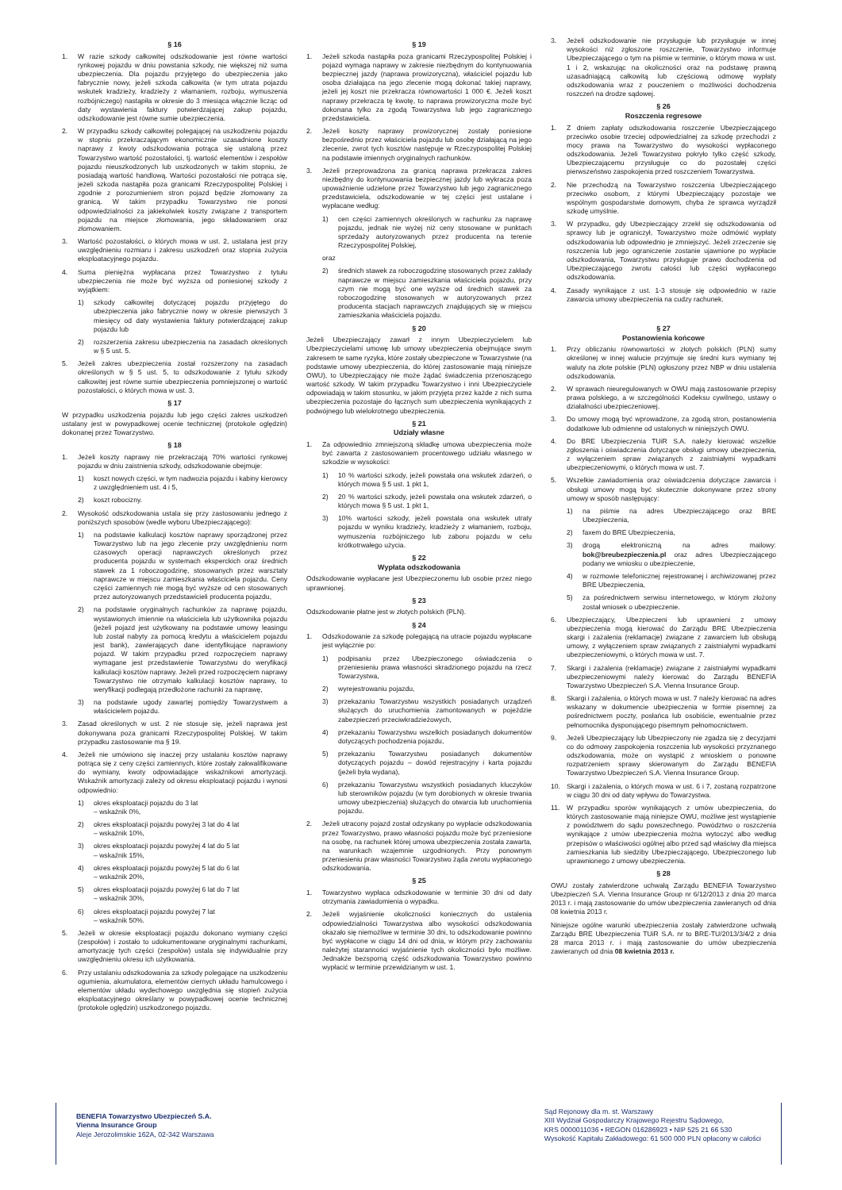§ 16
1. W razie szkody całkowitej odszkodowanie jest równe wartości rynkowej pojazdu w dniu powstania szkody, nie większej niż suma ubezpieczenia. Dla pojazdu przyjętego do ubezpieczenia jako fabrycznie nowy, jeżeli szkoda całkowita (w tym utrata pojazdu wskutek kradzieży, kradzieży z włamaniem, rozboju, wymuszenia rozbójniczego) nastąpiła w okresie do 3 miesiąca włącznie licząc od daty wystawienia faktury potwierdzającej zakup pojazdu, odszkodowanie jest równe sumie ubezpieczenia.
2. W przypadku szkody całkowitej polegającej na uszkodzeniu pojazdu w stopniu przekraczającym ekonomicznie uzasadnione koszty naprawy z kwoty odszkodowania potrąca się ustaloną przez Towarzystwo wartość pozostałości, tj. wartość elementów i zespołów pojazdu nieuszkodzonych lub uszkodzonych w takim stopniu, że posiadają wartość handlową. Wartości pozostałości nie potrąca się, jeżeli szkoda nastąpiła poza granicami Rzeczypospolitej Polskiej i zgodnie z porozumieniem stron pojazd będzie złomowany za granicą. W takim przypadku Towarzystwo nie ponosi odpowiedzialności za jakiekolwiek koszty związane z transportem pojazdu na miejsce złomowania, jego składowaniem oraz złomowaniem.
3. Wartość pozostałości, o których mowa w ust. 2, ustalana jest przy uwzględnieniu rozmiaru i zakresu uszkodzeń oraz stopnia zużycia eksploatacyjnego pojazdu.
4. Suma pieniężna wypłacana przez Towarzystwo z tytułu ubezpieczenia nie może być wyższa od poniesionej szkody z wyjątkiem:
1) szkody całkowitej dotyczącej pojazdu przyjętego do ubezpieczenia jako fabrycznie nowy w okresie pierwszych 3 miesięcy od daty wystawienia faktury potwierdzającej zakup pojazdu lub
2) rozszerzenia zakresu ubezpieczenia na zasadach określonych w § 5 ust. 5.
5. Jeżeli zakres ubezpieczenia został rozszerzony na zasadach określonych w § 5 ust. 5, to odszkodowanie z tytułu szkody całkowitej jest równe sumie ubezpieczenia pomniejszonej o wartość pozostałości, o których mowa w ust. 3.
§ 17
W przypadku uszkodzenia pojazdu lub jego części zakres uszkodzeń ustalany jest w powypadkowej ocenie technicznej (protokole oględzin) dokonanej przez Towarzystwo.
§ 18
1. Jeżeli koszty naprawy nie przekraczają 70% wartości rynkowej pojazdu w dniu zaistnienia szkody, odszkodowanie obejmuje:
1) koszt nowych części, w tym nadwozia pojazdu i kabiny kierowcy z uwzględnieniem ust. 4 i 5,
2) koszt robocizny.
2. Wysokość odszkodowania ustala się przy zastosowaniu jednego z poniższych sposobów (wedle wyboru Ubezpieczającego):
1) na podstawie kalkulacji kosztów naprawy sporządzonej przez Towarzystwo lub na jego zlecenie przy uwzględnieniu norm czasowych operacji naprawczych określonych przez producenta pojazdu w systemach eksperckich oraz średnich stawek za 1 roboczogodzinę, stosowanych przez warsztaty naprawcze w miejscu zamieszkania właściciela pojazdu. Ceny części zamiennych nie mogą być wyższe od cen stosowanych przez autoryzowanych przedstawicieli producenta pojazdu,
2) na podstawie oryginalnych rachunków za naprawę pojazdu, wystawionych imiennie na właściciela lub użytkownika pojazdu (jeżeli pojazd jest użytkowany na podstawie umowy leasingu lub został nabyty za pomocą kredytu a właścicielem pojazdu jest bank), zawierających dane identyfikujące naprawiony pojazd. W takim przypadku przed rozpoczęciem naprawy wymagane jest przedstawienie Towarzystwu do weryfikacji kalkulacji kosztów naprawy. Jeżeli przed rozpoczęciem naprawy Towarzystwo nie otrzymało kalkulacji kosztów naprawy, to weryfikacji podlegają przedłożone rachunki za naprawę,
3) na podstawie ugody zawartej pomiędzy Towarzystwem a właścicielem pojazdu.
3. Zasad określonych w ust. 2 nie stosuje się, jeżeli naprawa jest dokonywana poza granicami Rzeczypospolitej Polskiej. W takim przypadku zastosowanie ma § 19.
4. Jeżeli nie umówiono się inaczej przy ustalaniu kosztów naprawy potrąca się z ceny części zamiennych, które zostały zakwalifikowane do wymiany, kwoty odpowiadające wskaźnikowi amortyzacji. Wskaźnik amortyzacji zależy od okresu eksploatacji pojazdu i wynosi odpowiednio:
1) okres eksploatacji pojazdu do 3 lat
– wskaźnik 0%,
2) okres eksploatacji pojazdu powyżej 3 lat do 4 lat
– wskaźnik 10%,
3) okres eksploatacji pojazdu powyżej 4 lat do 5 lat
– wskaźnik 15%,
4) okres eksploatacji pojazdu powyżej 5 lat do 6 lat
– wskaźnik 20%,
5) okres eksploatacji pojazdu powyżej 6 lat do 7 lat
– wskaźnik 30%,
6) okres eksploatacji pojazdu powyżej 7 lat
– wskaźnik 50%.
5. Jeżeli w okresie eksploatacji pojazdu dokonano wymiany części (zespołów) i zostało to udokumentowane oryginalnymi rachunkami, amortyzację tych części (zespołów) ustala się indywidualnie przy uwzględnieniu okresu ich użytkowania.
6. Przy ustalaniu odszkodowania za szkody polegające na uszkodzeniu ogumienia, akumulatora, elementów ciernych układu hamulcowego i elementów układu wydechowego uwzględnia się stopień zużycia eksploatacyjnego określany w powypadkowej ocenie technicznej (protokole oględzin) uszkodzonego pojazdu.
§ 19
1. Jeżeli szkoda nastąpiła poza granicami Rzeczypospolitej Polskiej i pojazd wymaga naprawy w zakresie niezbędnym do kontynuowania bezpiecznej jazdy (naprawa prowizoryczna), właściciel pojazdu lub osoba działająca na jego zlecenie mogą dokonać takiej naprawy, jeżeli jej koszt nie przekracza równowartości 1 000 €. Jeżeli koszt naprawy przekracza tę kwotę, to naprawa prowizoryczna może być dokonana tylko za zgodą Towarzystwa lub jego zagranicznego przedstawiciela.
2. Jeżeli koszty naprawy prowizorycznej zostały poniesione bezpośrednio przez właściciela pojazdu lub osobę działającą na jego zlecenie, zwrot tych kosztów następuje w Rzeczypospolitej Polskiej na podstawie imiennych oryginalnych rachunków.
3. Jeżeli przeprowadzona za granicą naprawa przekracza zakres niezbędny do kontynuowania bezpiecznej jazdy lub wykracza poza upoważnienie udzielone przez Towarzystwo lub jego zagranicznego przedstawiciela, odszkodowanie w tej części jest ustalane i wypłacane według:
1) cen części zamiennych określonych w rachunku za naprawę pojazdu, jednak nie wyżej niż ceny stosowane w punktach sprzedaży autoryzowanych przez producenta na terenie Rzeczypospolitej Polskiej,
oraz
2) średnich stawek za roboczogodzinę stosowanych przez zakłady naprawcze w miejscu zamieszkania właściciela pojazdu, przy czym nie mogą być one wyższe od średnich stawek za roboczogodzinę stosowanych w autoryzowanych przez producenta stacjach naprawczych znajdujących się w miejscu zamieszkania właściciela pojazdu.
§ 20
Jeżeli Ubezpieczający zawarł z innym Ubezpieczycielem lub Ubezpieczycielami umowę lub umowy ubezpieczenia obejmujące swym zakresem te same ryzyka, które zostały ubezpieczone w Towarzystwie (na podstawie umowy ubezpieczenia, do której zastosowanie mają niniejsze OWU), to Ubezpieczający nie może żądać świadczenia przenoszącego wartość szkody. W takim przypadku Towarzystwo i inni Ubezpieczyciele odpowiadają w takim stosunku, w jakim przyjęta przez każde z nich suma ubezpieczenia pozostaje do łącznych sum ubezpieczenia wynikających z podwójnego lub wielokrotnego ubezpieczenia.
§ 21
Udziały własne
1. Za odpowiednio zmniejszoną składkę umowa ubezpieczenia może być zawarta z zastosowaniem procentowego udziału własnego w szkodzie w wysokości:
1) 10 % wartości szkody, jeżeli powstała ona wskutek zdarzeń, o których mowa § 5 ust. 1 pkt 1,
2) 20 % wartości szkody, jeżeli powstała ona wskutek zdarzeń, o których mowa § 5 ust. 1 pkt 1,
3) 10% wartości szkody, jeżeli powstała ona wskutek utraty pojazdu w wyniku kradzieży, kradzieży z włamaniem, rozboju, wymuszenia rozbójniczego lub zaboru pojazdu w celu krótkotrwałego użycia.
§ 22
Wypłata odszkodowania
Odszkodowanie wypłacane jest Ubezpieczonemu lub osobie przez niego uprawnionej.
§ 23
Odszkodowanie płatne jest w złotych polskich (PLN).
§ 24
1. Odszkodowanie za szkodę polegającą na utracie pojazdu wypłacane jest wyłącznie po:
1) podpisaniu przez Ubezpieczonego oświadczenia o przeniesieniu prawa własności skradzionego pojazdu na rzecz Towarzystwa,
2) wyrejestrowaniu pojazdu,
3) przekazaniu Towarzystwu wszystkich posiadanych urządzeń służących do uruchomienia zamontowanych w pojeździe zabezpieczeń przeciwkradzieżowych,
4) przekazaniu Towarzystwu wszelkich posiadanych dokumentów dotyczących pochodzenia pojazdu,
5) przekazaniu Towarzystwu posiadanych dokumentów dotyczących pojazdu – dowód rejestracyjny i karta pojazdu (jeżeli była wydana),
6) przekazaniu Towarzystwu wszystkich posiadanych kluczyków lub sterowników pojazdu (w tym dorobionych w okresie trwania umowy ubezpieczenia) służących do otwarcia lub uruchomienia pojazdu.
2. Jeżeli utracony pojazd został odzyskany po wypłacie odszkodowania przez Towarzystwo, prawo własności pojazdu może być przeniesione na osobę, na rachunek której umowa ubezpieczenia została zawarta, na warunkach wzajemnie uzgodnionych. Przy ponownym przeniesieniu praw własności Towarzystwo żąda zwrotu wypłaconego odszkodowania.
§ 25
1. Towarzystwo wypłaca odszkodowanie w terminie 30 dni od daty otrzymania zawiadomienia o wypadku.
2. Jeżeli wyjaśnienie okoliczności koniecznych do ustalenia odpowiedzialności Towarzystwa albo wysokości odszkodowania okazało się niemożliwe w terminie 30 dni, to odszkodowanie powinno być wypłacone w ciągu 14 dni od dnia, w którym przy zachowaniu należytej staranności wyjaśnienie tych okoliczności było możliwe. Jednakże bezsporną część odszkodowania Towarzystwo powinno wypłacić w terminie przewidzianym w ust. 1.
3. Jeżeli odszkodowanie nie przysługuje lub przysługuje w innej wysokości niż zgłoszone roszczenie, Towarzystwo informuje Ubezpieczającego o tym na piśmie w terminie, o którym mowa w ust. 1 i 2, wskazując na okoliczności oraz na podstawę prawną uzasadniającą całkowitą lub częściową odmowę wypłaty odszkodowania wraz z pouczeniem o możliwości dochodzenia roszczeń na drodze sądowej.
§ 26
Roszczenia regresowe
1. Z dniem zapłaty odszkodowania roszczenie Ubezpieczającego przeciwko osobie trzeciej odpowiedzialnej za szkodę przechodzi z mocy prawa na Towarzystwo do wysokości wypłaconego odszkodowania. Jeżeli Towarzystwo pokryło tylko część szkody, Ubezpieczającemu przysługuje co do pozostałej części pierwszeństwo zaspokojenia przed roszczeniem Towarzystwa.
2. Nie przechodzą na Towarzystwo roszczenia Ubezpieczającego przeciwko osobom, z którymi Ubezpieczający pozostaje we wspólnym gospodarstwie domowym, chyba że sprawca wyrządził szkodę umyślnie.
3. W przypadku, gdy Ubezpieczający zrzekł się odszkodowania od sprawcy lub je ograniczył, Towarzystwo może odmówić wypłaty odszkodowania lub odpowiednio je zmniejszyć. Jeżeli zrzeczenie się roszczenia lub jego ograniczenie zostanie ujawnione po wypłacie odszkodowania, Towarzystwu przysługuje prawo dochodzenia od Ubezpieczającego zwrotu całości lub części wypłaconego odszkodowania.
4. Zasady wynikające z ust. 1-3 stosuje się odpowiednio w razie zawarcia umowy ubezpieczenia na cudzy rachunek.
§ 27
Postanowienia końcowe
1. Przy obliczaniu równowartości w złotych polskich (PLN) sumy określonej w innej walucie przyjmuje się średni kurs wymiany tej waluty na złote polskie (PLN) ogłoszony przez NBP w dniu ustalenia odszkodowania.
2. W sprawach nieuregulowanych w OWU mają zastosowanie przepisy prawa polskiego, a w szczególności Kodeksu cywilnego, ustawy o działalności ubezpieczeniowej.
3. Do umowy mogą być wprowadzone, za zgodą stron, postanowienia dodatkowe lub odmienne od ustalonych w niniejszych OWU.
4. Do BRE Ubezpieczenia TUiR S.A. należy kierować wszelkie zgłoszenia i oświadczenia dotyczące obsługi umowy ubezpieczenia, z wyłączeniem spraw związanych z zaistniałymi wypadkami ubezpieczeniowymi, o których mowa w ust. 7.
5. Wszelkie zawiadomienia oraz oświadczenia dotyczące zawarcia i obsługi umowy mogą być skutecznie dokonywane przez strony umowy w sposób następujący:
1) na piśmie na adres Ubezpieczającego oraz BRE Ubezpieczenia,
2) faxem do BRE Ubezpieczenia,
3) drogą elektroniczną na adres mailowy: bok@breubezpieczenia.pl oraz adres Ubezpieczającego podany we wniosku o ubezpieczenie,
4) w rozmowie telefonicznej rejestrowanej i archiwizowanej przez BRE Ubezpieczenia,
5) za pośrednictwem serwisu internetowego, w którym złożony został wniosek o ubezpieczenie.
6. Ubezpieczający, Ubezpieczeni lub uprawnieni z umowy ubezpieczenia mogą kierować do Zarządu BRE Ubezpieczenia skargi i zażalenia (reklamacje) związane z zawarciem lub obsługą umowy, z wyłączeniem spraw związanych z zaistniałymi wypadkami ubezpieczeniowymi, o których mowa w ust. 7.
7. Skargi i zażalenia (reklamacje) związane z zaistniałymi wypadkami ubezpieczeniowymi należy kierować do Zarządu BENEFIA Towarzystwo Ubezpieczeń S.A. Vienna Insurance Group.
8. Skargi i zażalenia, o których mowa w ust. 7 należy kierować na adres wskazany w dokumencie ubezpieczenia w formie pisemnej za pośrednictwem poczty, posłańca lub osobiście, ewentualnie przez pełnomocnika dysponującego pisemnym pełnomocnictwem.
9. Jeżeli Ubezpieczający lub Ubezpieczony nie zgadza się z decyzjami co do odmowy zaspokojenia roszczenia lub wysokości przyznanego odszkodowania, może on wystąpić z wnioskiem o ponowne rozpatrzeniem sprawy skierowanym do Zarządu BENEFIA Towarzystwo Ubezpieczeń S.A. Vienna Insurance Group.
10. Skargi i zażalenia, o których mowa w ust. 6 i 7, zostaną rozpatrzone w ciągu 30 dni od daty wpływu do Towarzystwa.
11. W przypadku sporów wynikających z umów ubezpieczenia, do których zastosowanie mają niniejsze OWU, możliwe jest wystąpienie z powództwem do sądu powszechnego. Powództwo o roszczenia wynikające z umów ubezpieczenia można wytoczyć albo według przepisów o właściwości ogólnej albo przed sąd właściwy dla miejsca zamieszkania lub siedziby Ubezpieczającego, Ubezpieczonego lub uprawnionego z umowy ubezpieczenia.
§ 28
OWU zostały zatwierdzone uchwałą Zarządu BENEFIA Towarzystwo Ubezpieczeń S.A. Vienna Insurance Group nr 6/12/2013 z dnia 20 marca 2013 r. i mają zastosowanie do umów ubezpieczenia zawieranych od dnia 08 kwietnia 2013 r.
Niniejsze ogólne warunki ubezpieczenia zostały zatwierdzone uchwałą Zarządu BRE Ubezpieczenia TUiR S.A. nr to BRE-TU/2013/3/4/2 z dnia 28 marca 2013 r. i mają zastosowanie do umów ubezpieczenia zawieranych od dnia 08 kwietnia 2013 r.
BENEFIA Towarzystwo Ubezpieczeń S.A.
Vienna Insurance Group
Aleje Jerozolimskie 162A, 02-342 Warszawa
Sąd Rejonowy dla m. st. Warszawy
XIII Wydział Gospodarczy Krajowego Rejestru Sądowego,
KRS 0000011036 • REGON 016286923 • NIP 525 21 66 530
Wysokość Kapitału Zakładowego: 61 500 000 PLN opłacony w całości